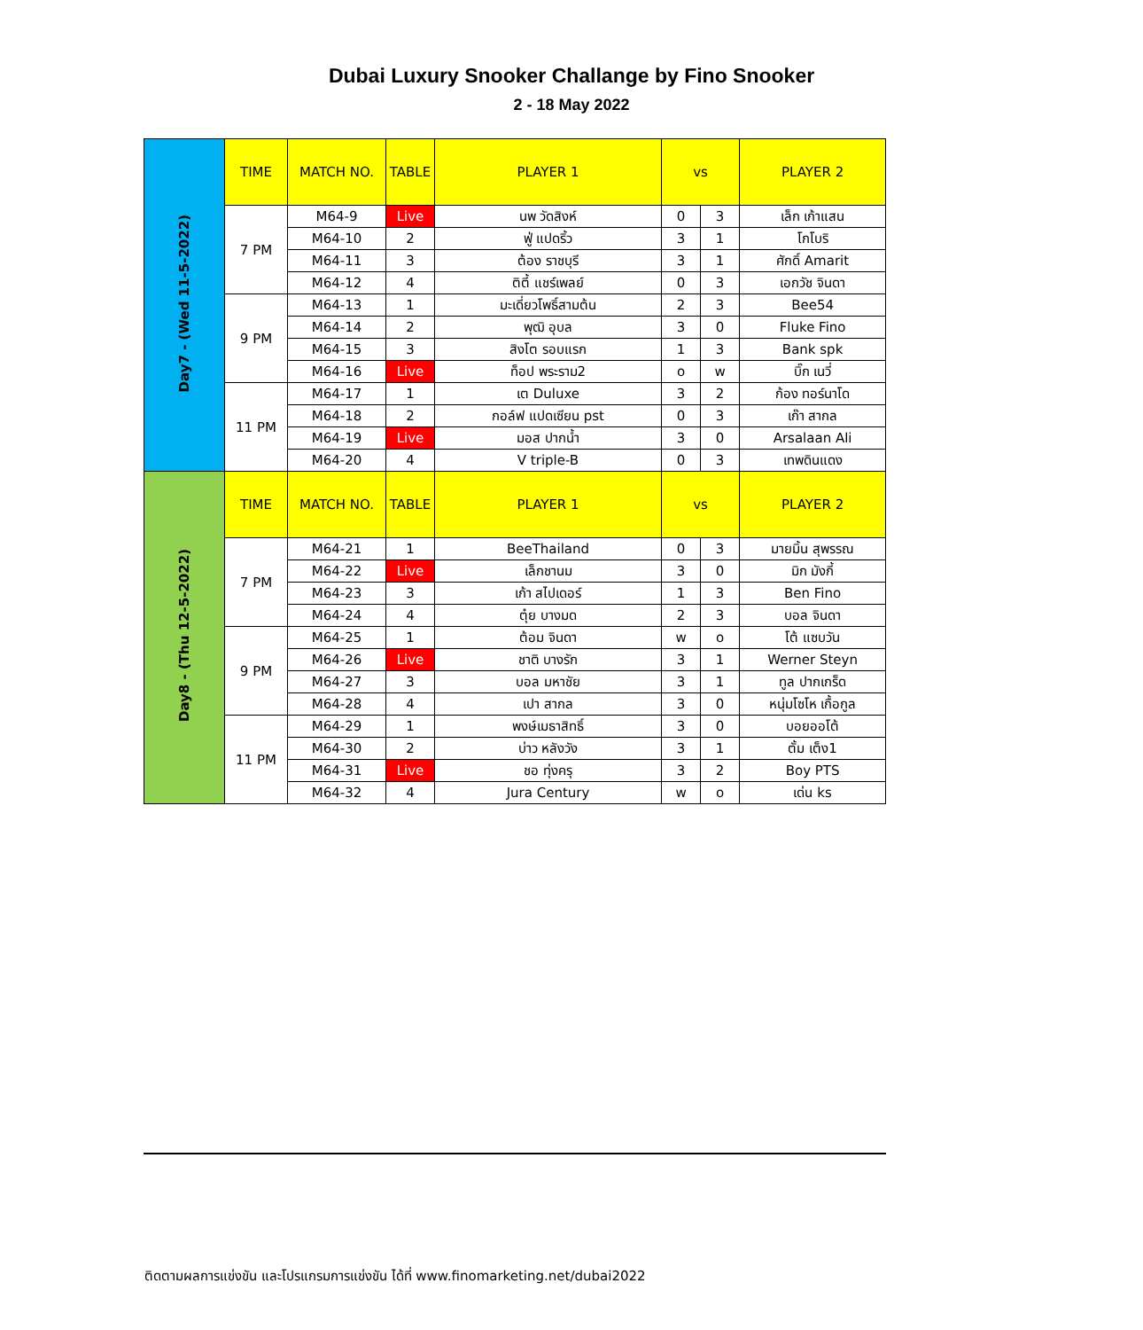Dubai Luxury Snooker Challange by Fino Snooker
2 - 18 May 2022
| Day7 - (Wed 11-5-2022) | TIME | MATCH NO. | TABLE | PLAYER 1 | vs | | PLAYER 2 |
| | 7 PM | M64-9 | Live | นพ วัดสิงห์ | 0 | 3 | เล็ก เก้าแสน |
| | | M64-10 | 2 | ฟู่ แปดริ้ว | 3 | 1 | โกโบริ |
| | | M64-11 | 3 | ต้อง ราชบุรี | 3 | 1 | ศักดิ์ Amarit |
| | | M64-12 | 4 | ติตี้ แชร์เพลย์ | 0 | 3 | เอกวัช จินดา |
| | 9 PM | M64-13 | 1 | มะเดี่ยวโพธิ์สามต้น | 2 | 3 | Bee54 |
| | | M64-14 | 2 | พุฒิ อุบล | 3 | 0 | Fluke Fino |
| | | M64-15 | 3 | สิงโต รอบแรก | 1 | 3 | Bank spk |
| | | M64-16 | Live | ท็อป พระราม2 | o | w | บิ๊ก เนวี่ |
| | 11 PM | M64-17 | 1 | เต Duluxe | 3 | 2 | ก้อง ทอร์นาโด |
| | | M64-18 | 2 | กอล์ฟ แปดเซียน pst | 0 | 3 | เก๊า สากล |
| | | M64-19 | Live | มอส ปากน้ำ | 3 | 0 | Arsalaan Ali |
| | | M64-20 | 4 | V triple-B | 0 | 3 | เทพดินแดง |
| Day8 - (Thu 12-5-2022) | TIME | MATCH NO. | TABLE | PLAYER 1 | vs | | PLAYER 2 |
| | 7 PM | M64-21 | 1 | BeeThailand | 0 | 3 | มายมิ้น สุพรรณ |
| | | M64-22 | Live | เล็กชานม | 3 | 0 | มิก มังกี้ |
| | | M64-23 | 3 | เก้า สไปเดอร์ | 1 | 3 | Ben Fino |
| | | M64-24 | 4 | ตุ๋ย บางมด | 2 | 3 | บอล จินดา |
| | 9 PM | M64-25 | 1 | ต้อม จินดา | w | o | โต้ แซบวัน |
| | | M64-26 | Live | ชาติ บางรัก | 3 | 1 | Werner Steyn |
| | | M64-27 | 3 | บอล มหาชัย | 3 | 1 | ทูล ปากเกร็ด |
| | | M64-28 | 4 | เปา สากล | 3 | 0 | หนุ่มโซโห เกื้อกูล |
| | 11 PM | M64-29 | 1 | พงษ์เมธาสิทธิ์ | 3 | 0 | บอยออโต้ |
| | | M64-30 | 2 | บ่าว หลังวัง | 3 | 1 | ตั้ม เต็ง1 |
| | | M64-31 | Live | ชอ ทุ่งครุ | 3 | 2 | Boy PTS |
| | | M64-32 | 4 | Jura Century | w | o | เด่น ks |
ติดตามผลการแข่งขัน และโปรแกรมการแข่งขัน ได้ที่ www.finomarketing.net/dubai2022